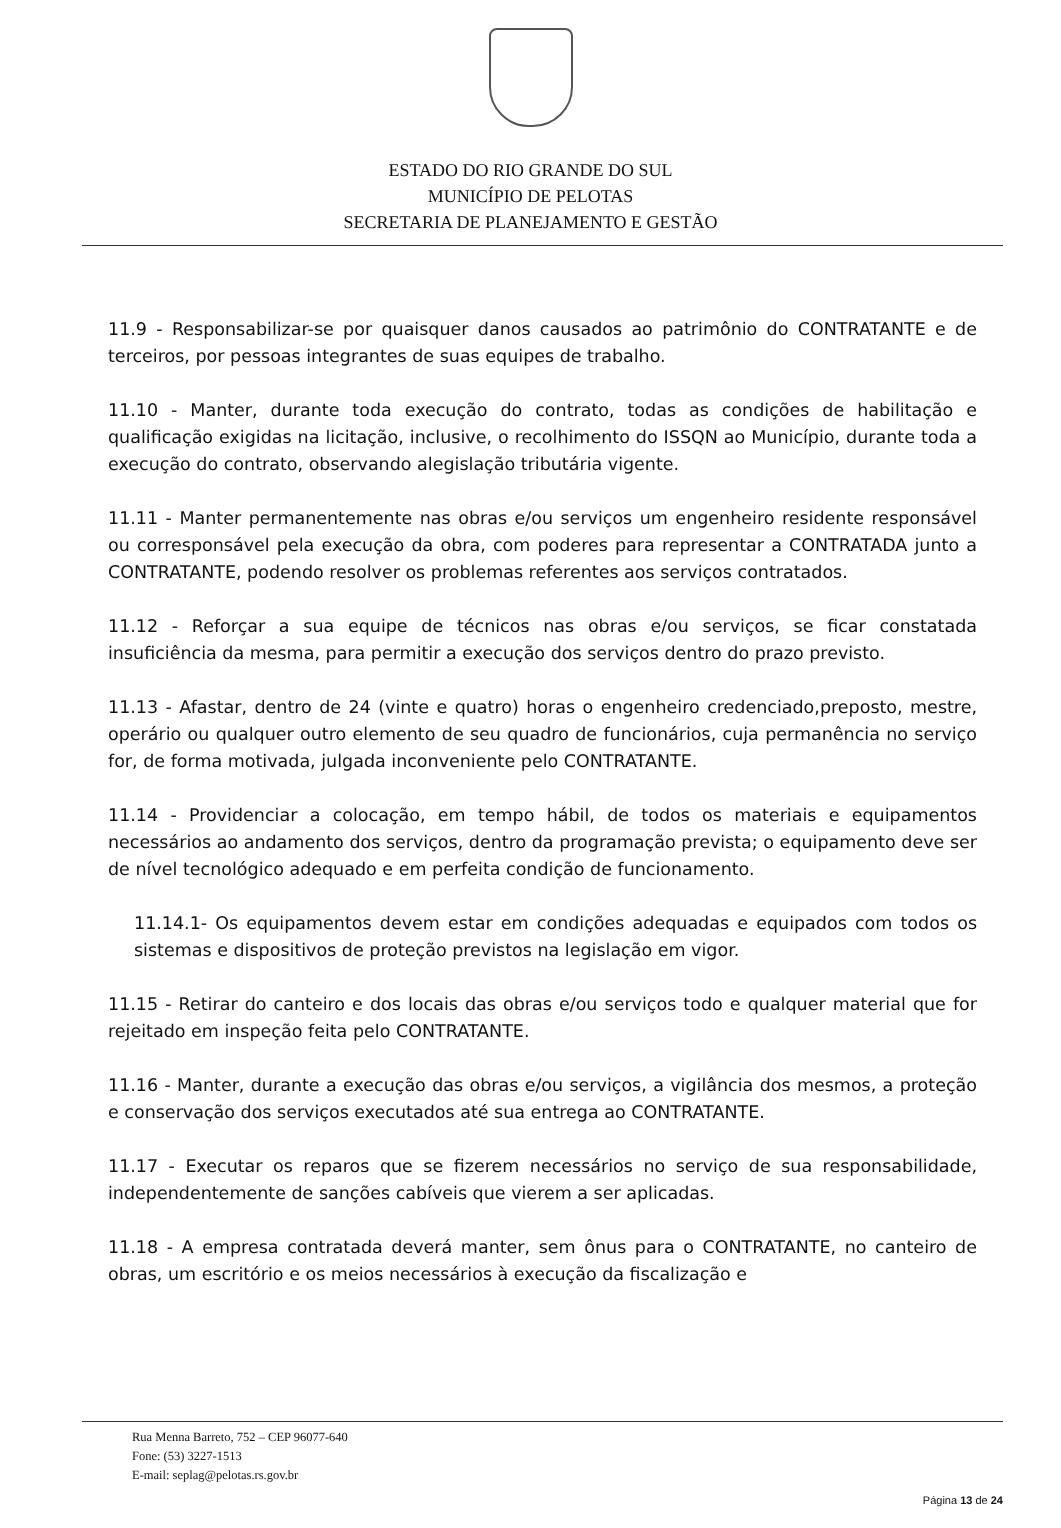ESTADO DO RIO GRANDE DO SUL
MUNICÍPIO DE PELOTAS
SECRETARIA DE PLANEJAMENTO E GESTÃO
11.9 - Responsabilizar-se por quaisquer danos causados ao patrimônio do CONTRATANTE e de terceiros, por pessoas integrantes de suas equipes de trabalho.
11.10 - Manter, durante toda execução do contrato, todas as condições de habilitação e qualificação exigidas na licitação, inclusive, o recolhimento do ISSQN ao Município, durante toda a execução do contrato, observando alegislação tributária vigente.
11.11 - Manter permanentemente nas obras e/ou serviços um engenheiro residente responsável ou corresponsável pela execução da obra, com poderes para representar a CONTRATADA junto a CONTRATANTE, podendo resolver os problemas referentes aos serviços contratados.
11.12 - Reforçar a sua equipe de técnicos nas obras e/ou serviços, se ficar constatada insuficiência da mesma, para permitir a execução dos serviços dentro do prazo previsto.
11.13 - Afastar, dentro de 24 (vinte e quatro) horas o engenheiro credenciado,preposto, mestre, operário ou qualquer outro elemento de seu quadro de funcionários, cuja permanência no serviço for, de forma motivada, julgada inconveniente pelo CONTRATANTE.
11.14 - Providenciar a colocação, em tempo hábil, de todos os materiais e equipamentos necessários ao andamento dos serviços, dentro da programação prevista; o equipamento deve ser de nível tecnológico adequado e em perfeita condição de funcionamento.
11.14.1- Os equipamentos devem estar em condições adequadas e equipados com todos os sistemas e dispositivos de proteção previstos na legislação em vigor.
11.15 - Retirar do canteiro e dos locais das obras e/ou serviços todo e qualquer material que for rejeitado em inspeção feita pelo CONTRATANTE.
11.16 - Manter, durante a execução das obras e/ou serviços, a vigilância dos mesmos, a proteção e conservação dos serviços executados até sua entrega ao CONTRATANTE.
11.17 - Executar os reparos que se fizerem necessários no serviço de sua responsabilidade, independentemente de sanções cabíveis que vierem a ser aplicadas.
11.18 - A empresa contratada deverá manter, sem ônus para o CONTRATANTE, no canteiro de obras, um escritório e os meios necessários à execução da fiscalização e
Rua Menna Barreto, 752 – CEP 96077-640
Fone: (53) 3227-1513
E-mail: seplag@pelotas.rs.gov.br
Página 13 de 24